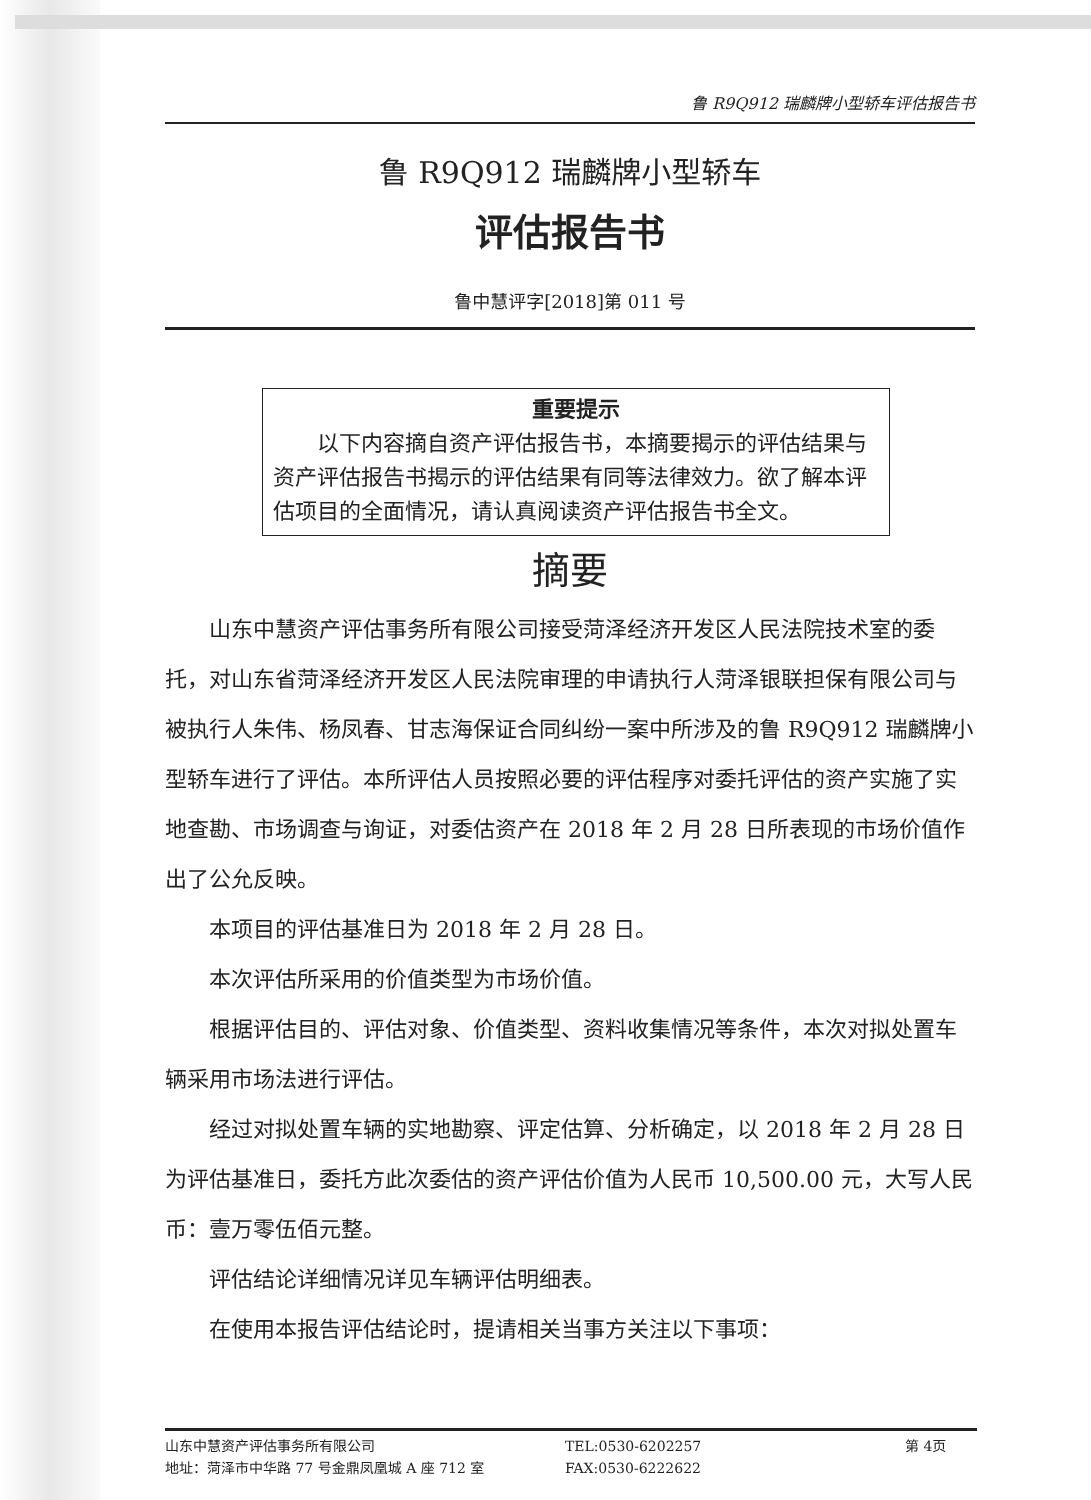鲁 R9Q912 瑞麟牌小型轿车评估报告书
鲁 R9Q912 瑞麟牌小型轿车
评估报告书
鲁中慧评字[2018]第 011 号
重要提示
以下内容摘自资产评估报告书，本摘要揭示的评估结果与资产评估报告书揭示的评估结果有同等法律效力。欲了解本评估项目的全面情况，请认真阅读资产评估报告书全文。
摘要
山东中慧资产评估事务所有限公司接受菏泽经济开发区人民法院技术室的委托，对山东省菏泽经济开发区人民法院审理的申请执行人菏泽银联担保有限公司与被执行人朱伟、杨凤春、甘志海保证合同纠纷一案中所涉及的鲁 R9Q912 瑞麟牌小型轿车进行了评估。本所评估人员按照必要的评估程序对委托评估的资产实施了实地查勘、市场调查与询证，对委估资产在 2018 年 2 月 28 日所表现的市场价值作出了公允反映。
本项目的评估基准日为 2018 年 2 月 28 日。
本次评估所采用的价值类型为市场价值。
根据评估目的、评估对象、价值类型、资料收集情况等条件，本次对拟处置车辆采用市场法进行评估。
经过对拟处置车辆的实地勘察、评定估算、分析确定，以 2018 年 2 月 28 日为评估基准日，委托方此次委估的资产评估价值为人民币 10,500.00 元，大写人民币：壹万零伍佰元整。
评估结论详细情况详见车辆评估明细表。
在使用本报告评估结论时，提请相关当事方关注以下事项：
山东中慧资产评估事务所有限公司
地址：菏泽市中华路 77 号金鼎凤凰城 A 座 712 室
TEL:0530-6202257
FAX:0530-6222622
第 4页